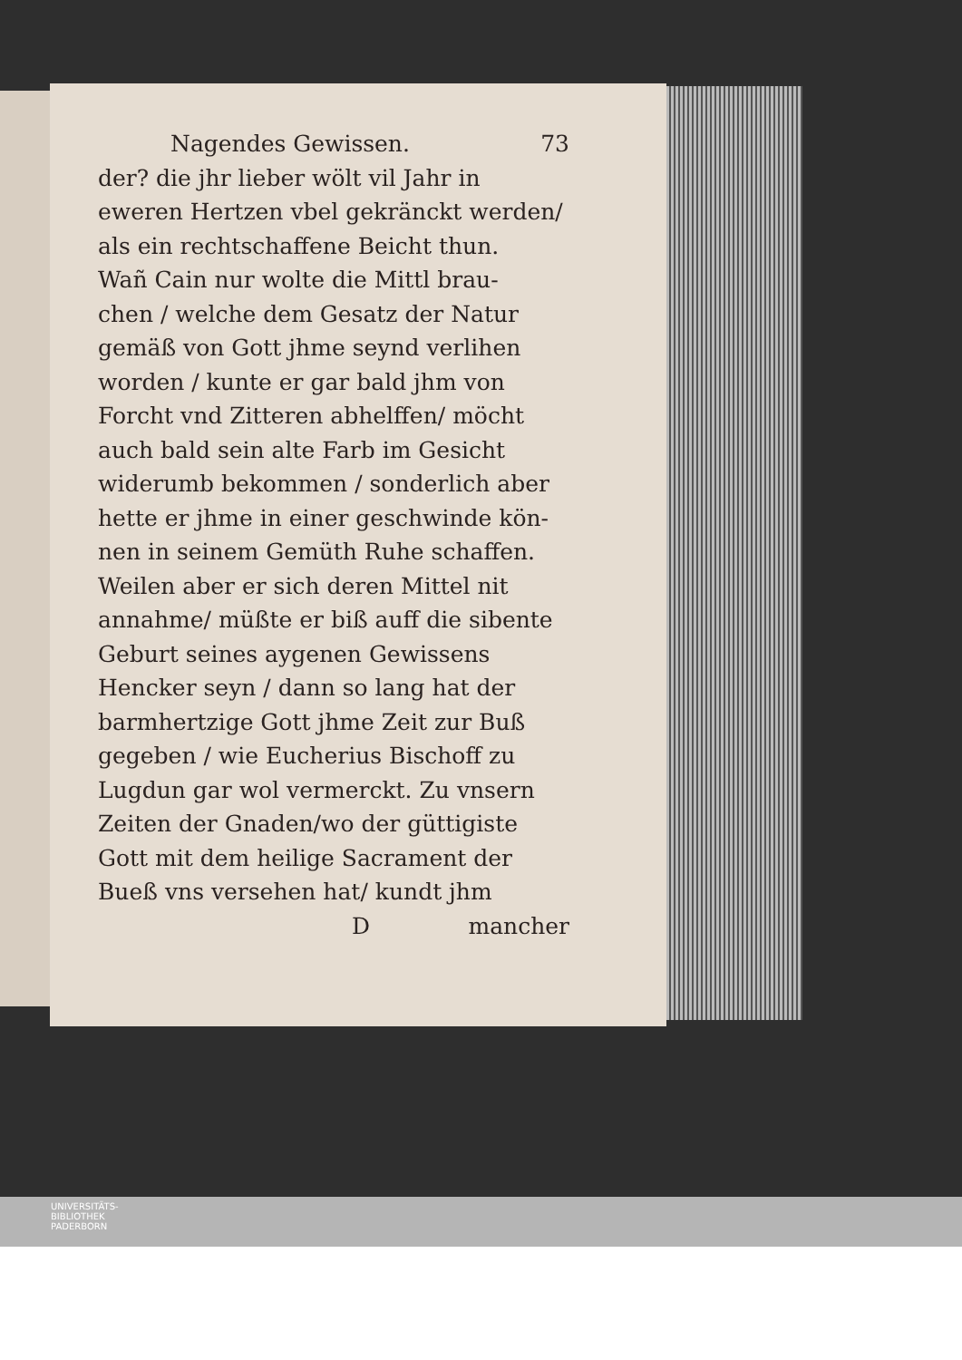Nagendes Gewissen. 73
der? die jhr lieber wölt vil Jahr in
eweren Hertzen vbel gekränckt werden/
als ein rechtschaffene Beicht thun.
Wañ Cain nur wolte die Mittl brau-
chen / welche dem Gesatz der Natur
gemäß von Gott jhme seynd verlihen
worden / kunte er gar bald jhm von
Forcht vnd Zitteren abhelffen/ möcht
auch bald sein alte Farb im Gesicht
widerumb bekommen / sonderlich aber
hette er jhme in einer geschwinde kön-
nen in seinem Gemüth Ruhe schaffen.
Weilen aber er sich deren Mittel nit
annahme/ müßte er biß auff die sibente
Geburt seines aygenen Gewissens
Hencker seyn / dann so lang hat der
barmhertzige Gott jhme Zeit zur Buß
gegeben / wie Eucherius Bischoff zu
Lugdun gar wol vermerckt. Zu vnsern
Zeiten der Gnaden/wo der güttigiste
Gott mit dem heilige Sacrament der
Bueß vns versehen hat/ kundt jhm
Dmancher
UNIVERSITÄTS-
BIBLIOTHEK
PADERBORN